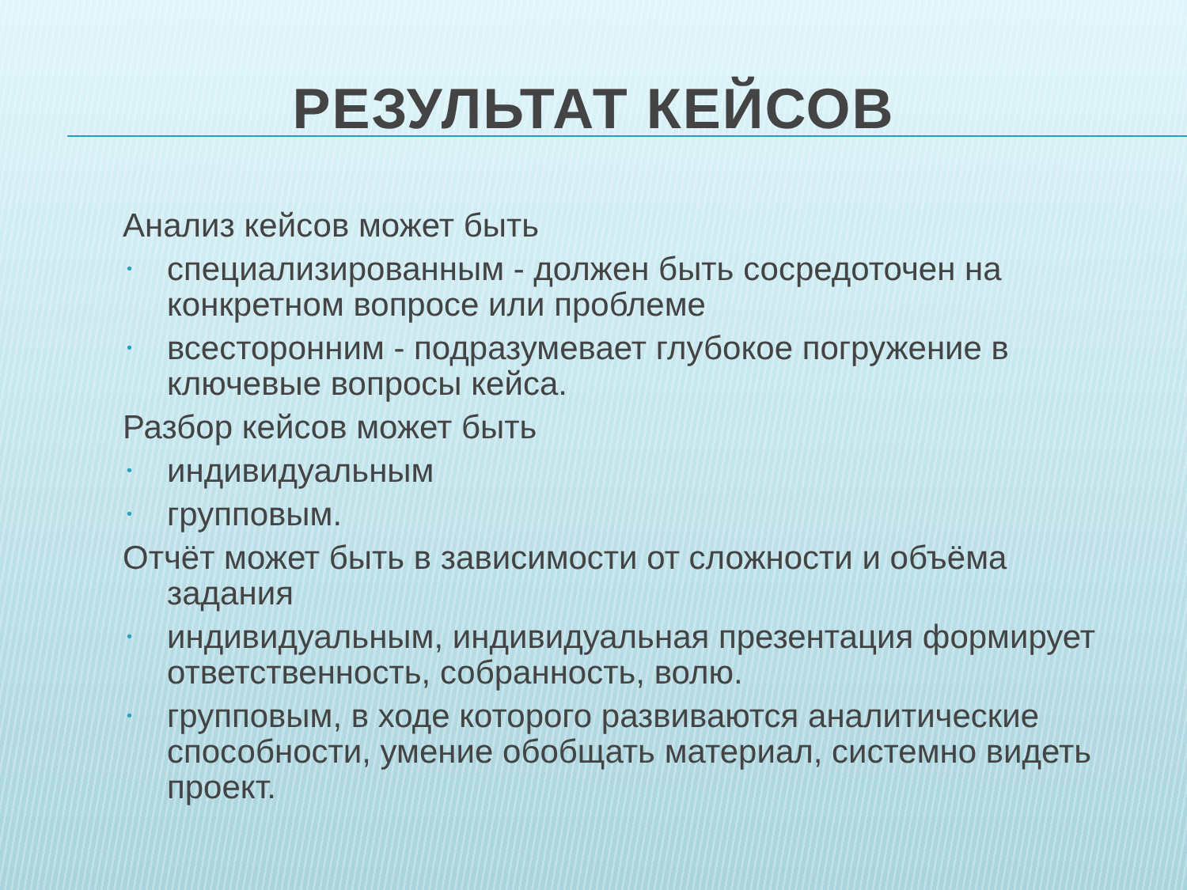РЕЗУЛЬТАТ КЕЙСОВ
Анализ кейсов может быть
• специализированным - должен быть сосредоточен на конкретном вопросе или проблеме
• всесторонним - подразумевает глубокое погружение в ключевые вопросы кейса.
Разбор кейсов может быть
• индивидуальным
• групповым.
Отчёт может быть в зависимости от сложности и объёма задания
• индивидуальным, индивидуальная презентация формирует ответственность, собранность, волю.
• групповым, в ходе которого развиваются аналитические способности, умение обобщать материал, системно видеть проект.